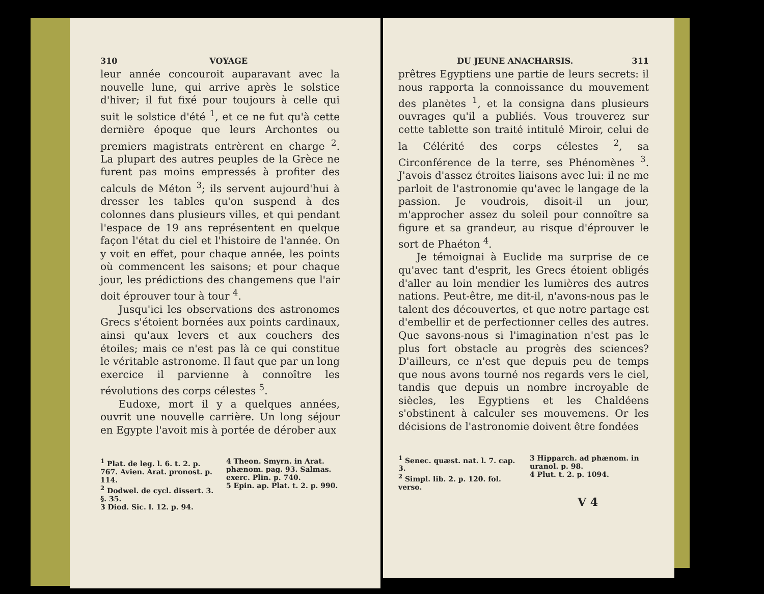310 VOYAGE
leur année concouroit auparavant avec la nouvelle lune, qui arrive après le solstice d'hiver; il fut fixé pour toujours à celle qui suit le solstice d'été <sup>1</sup>, et ce ne fut qu'à cette dernière époque que leurs Archontes ou premiers magistrats entrèrent en charge <sup>2</sup>. La plupart des autres peuples de la Grèce ne furent pas moins empressés à profiter des calculs de Méton <sup>3</sup>; ils servent aujourd'hui à dresser les tables qu'on suspend à des colonnes dans plusieurs villes, et qui pendant l'espace de 19 ans représentent en quelque façon l'état du ciel et l'histoire de l'année. On y voit en effet, pour chaque année, les points où commencent les saisons; et pour chaque jour, les prédictions des changemens que l'air doit éprouver tour à tour <sup>4</sup>.
Jusqu'ici les observations des astronomes Grecs s'étoient bornées aux points cardinaux, ainsi qu'aux levers et aux couchers des étoiles; mais ce n'est pas là ce qui constitue le véritable astronome. Il faut que par un long exercice il parvienne à connoître les révolutions des corps célestes <sup>5</sup>.
Eudoxe, mort il y a quelques années, ouvrit une nouvelle carrière. Un long séjour en Egypte l'avoit mis à portée de dérober aux
<sup>1</sup> Plat. de leg. l. 6. t. 2. p. 767. Avien. Arat. pronost. p. 114.
<sup>2</sup> Dodwel. de cycl. dissert. 3. §. 35.
3 Diod. Sic. l. 12. p. 94.
4 Theon. Smyrn. in Arat. phænom. pag. 93. Salmas. exerc. Plin. p. 740.
5 Epin. ap. Plat. t. 2. p. 990.
DU JEUNE ANACHARSIS. 311
prêtres Egyptiens une partie de leurs secrets: il nous rapporta la connoissance du mouvement des planètes <sup>1</sup>, et la consigna dans plusieurs ouvrages qu'il a publiés. Vous trouverez sur cette tablette son traité intitulé Miroir, celui de la Célérité des corps célestes <sup>2</sup>, sa Circonférence de la terre, ses Phénomènes <sup>3</sup>. J'avois d'assez étroites liaisons avec lui: il ne me parloit de l'astronomie qu'avec le langage de la passion. Je voudrois, disoit-il un jour, m'approcher assez du soleil pour connoître sa figure et sa grandeur, au risque d'éprouver le sort de Phaéton <sup>4</sup>.
Je témoignai à Euclide ma surprise de ce qu'avec tant d'esprit, les Grecs étoient obligés d'aller au loin mendier les lumières des autres nations. Peut-être, me dit-il, n'avons-nous pas le talent des découvertes, et que notre partage est d'embellir et de perfectionner celles des autres. Que savons-nous si l'imagination n'est pas le plus fort obstacle au progrès des sciences? D'ailleurs, ce n'est que depuis peu de temps que nous avons tourné nos regards vers le ciel, tandis que depuis un nombre incroyable de siècles, les Egyptiens et les Chaldéens s'obstinent à calculer ses mouvemens. Or les décisions de l'astronomie doivent être fondées
<sup>1</sup> Senec. quæst. nat. l. 7. cap. 3.
<sup>2</sup> Simpl. lib. 2. p. 120. fol. verso.
3 Hipparch. ad phænom. in uranol. p. 98.
4 Plut. t. 2. p. 1094.
V 4